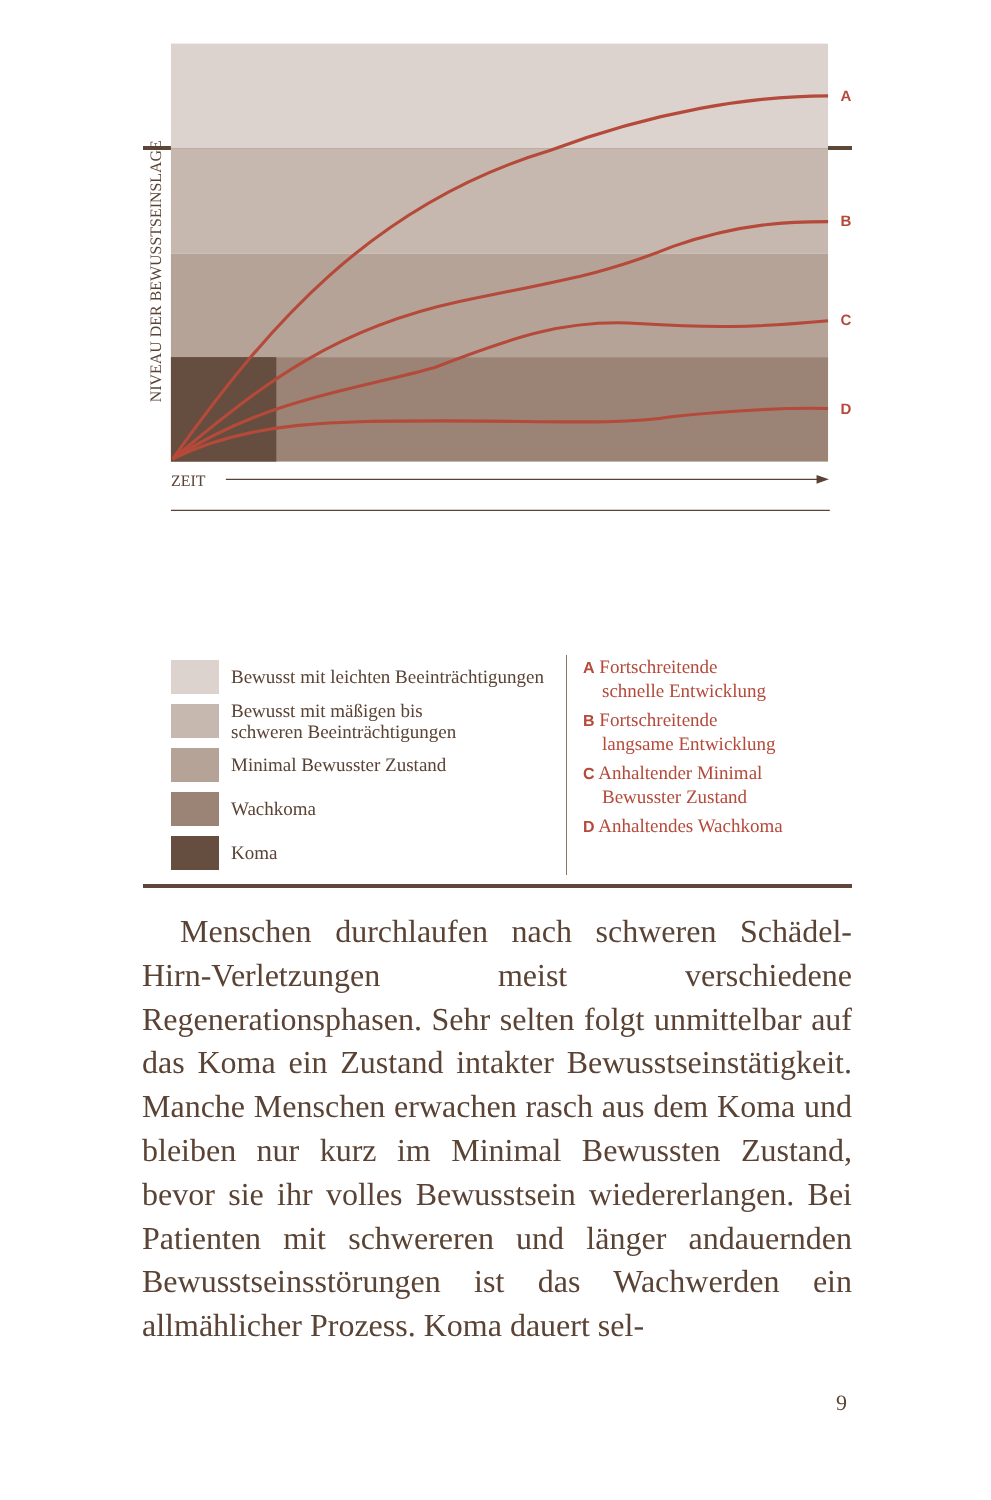A
B
C
D
NIVEAU DER BEWUSSTSEINSLAGE
ZEIT
Bewusst mit leichten Beeinträchtigungen
Bewusst mit mäßigen bis
schweren Beeinträchtigungen
Minimal Bewusster Zustand
Wachkoma
Koma
A Fortschreitende
schnelle Entwicklung
B Fortschreitende
langsame Entwicklung
C Anhaltender Minimal
Bewusster Zustand
D Anhaltendes Wachkoma
Menschen durchlaufen nach schweren Schädel-Hirn-Verletzungen meist verschiedene Regenerationsphasen. Sehr selten folgt unmittelbar auf das Koma ein Zustand intakter Bewusstseinstätigkeit. Manche Menschen erwachen rasch aus dem Koma und bleiben nur kurz im Minimal Bewussten Zustand, bevor sie ihr volles Bewusstsein wiedererlangen. Bei Patienten mit schwereren und länger andauernden Bewusstseinsstörungen ist das Wachwerden ein allmählicher Prozess. Koma dauert sel-
9